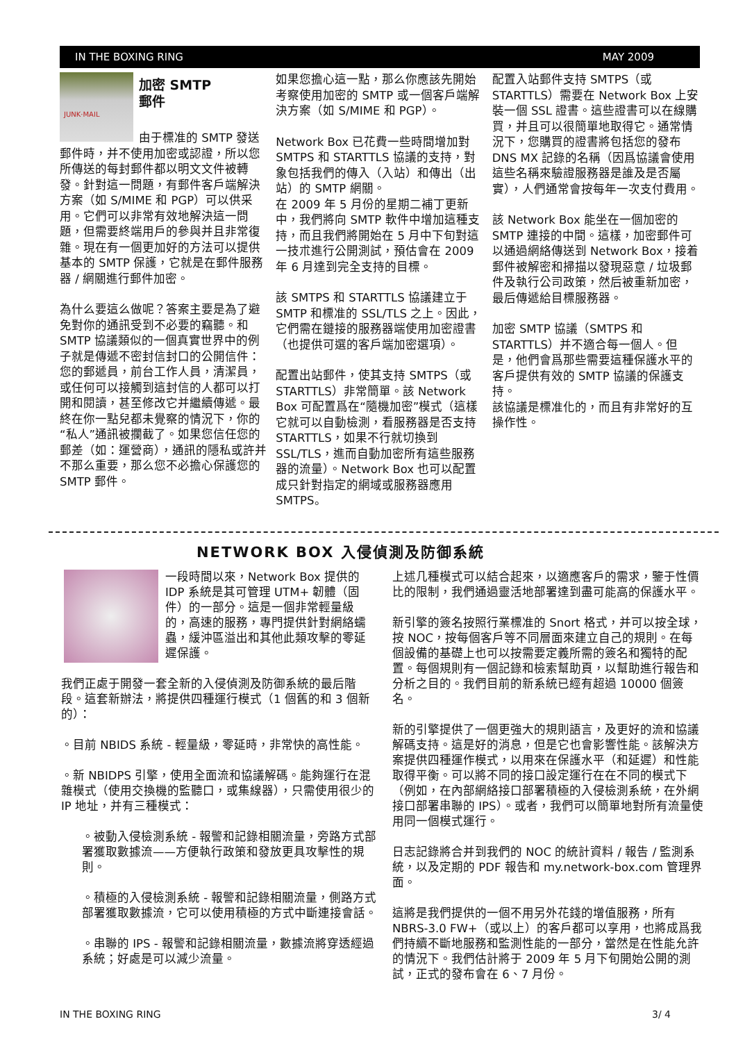IN THE BOXING RING MAY 2009
JUNK·MAIL
加密 SMTP
郵件
由于標准的 SMTP 發送郵件時，并不使用加密或認證，所以您所傳送的每封郵件都以明文文件被轉發。針對這一問題，有郵件客戶端解決方案（如 S/MIME 和 PGP）可以供采用。它們可以非常有效地解決這一問題，但需要終端用戶的參與并且非常復雜。現在有一個更加好的方法可以提供基本的 SMTP 保護，它就是在郵件服務器 / 網關進行郵件加密。
為什么要這么做呢？答案主要是為了避免對你的通訊受到不必要的竊聽。和 SMTP 協議類似的一個真實世界中的例子就是傳遞不密封信封口的公開信件：您的郵遞員，前台工作人員，清潔員，或任何可以接觸到這封信的人都可以打開和閱讀，甚至修改它并繼續傳遞。最終在你一點兒都未覺察的情況下，你的“私人”通訊被攔截了。如果您信任您的郵差（如：運營商），通訊的隱私或許并不那么重要，那么您不必擔心保護您的 SMTP 郵件。
如果您擔心這一點，那么你應該先開始考察使用加密的 SMTP 或一個客戶端解決方案（如 S/MIME 和 PGP）。
Network Box 已花費一些時間增加對 SMTPS 和 STARTTLS 協議的支持，對象包括我們的傳入（入站）和傳出（出站）的 SMTP 網關。
在 2009 年 5 月份的星期二補丁更新中，我們將向 SMTP 軟件中增加這種支持，而且我們將開始在 5 月中下旬對這一技朮進行公開測試，預估會在 2009 年 6 月達到完全支持的目標。
該 SMTPS 和 STARTTLS 協議建立于 SMTP 和標准的 SSL/TLS 之上。因此，它們需在鏈接的服務器端使用加密證書（也提供可選的客戶端加密選項）。
配置出站郵件，使其支持 SMTPS（或 STARTTLS）非常簡單。該 Network Box 可配置爲在“隨機加密”模式（這樣它就可以自動檢測，看服務器是否支持 STARTTLS，如果不行就切換到 SSL/TLS，進而自動加密所有這些服務器的流量）。Network Box 也可以配置成只針對指定的網域或服務器應用 SMTPS。
配置入站郵件支持 SMTPS（或 STARTTLS）需要在 Network Box 上安裝一個 SSL 證書。這些證書可以在線購買，并且可以很簡單地取得它。通常情況下，您購買的證書將包括您的發布 DNS MX 記錄的名稱（因爲協議會使用這些名稱來驗證服務器是誰及是否屬實），人們通常會按每年一次支付費用。
該 Network Box 能坐在一個加密的 SMTP 連接的中間。這樣，加密郵件可以通過網絡傳送到 Network Box，接着郵件被解密和掃描以發現惡意 / 垃圾郵件及執行公司政策，然后被重新加密，最后傳遞給目標服務器。
加密 SMTP 協議（SMTPS 和 STARTTLS）并不適合每一個人。但是，他們會爲那些需要這種保護水平的客戶提供有效的 SMTP 協議的保護支持。
該協議是標准化的，而且有非常好的互操作性。
NETWORK BOX 入侵偵測及防御系統
一段時間以來，Network Box 提供的 IDP 系統是其可管理 UTM+ 韌體（固件）的一部分。這是一個非常輕量級的，高速的服務，專門提供針對網絡蠕蟲，緩沖區溢出和其他此類攻擊的零延遲保護。
我們正處于開發一套全新的入侵偵測及防御系統的最后階段。這套新辦法，將提供四種運行模式（1 個舊的和 3 個新的）：
。目前 NBIDS 系統 - 輕量級，零延時，非常快的高性能。
。新 NBIDPS 引擎，使用全面流和協議解碼。能夠運行在混雜模式（使用交換機的監聽口，或集線器），只需使用很少的 IP 地址，并有三種模式：
。被動入侵檢測系統 - 報警和記錄相關流量，旁路方式部署獲取數據流——方便執行政策和發放更具攻擊性的規則。
。積極的入侵檢測系統 - 報警和記錄相關流量，側路方式部署獲取數據流，它可以使用積極的方式中斷連接會話。
。串聯的 IPS - 報警和記錄相關流量，數據流將穿透經過系統；好處是可以減少流量。
上述几種模式可以結合起來，以適應客戶的需求，鑒于性價比的限制，我們通過靈活地部署達到盡可能高的保護水平。
新引擎的簽名按照行業標准的 Snort 格式，并可以按全球，按 NOC，按每個客戶等不同層面來建立自己的規則。在每個設備的基礎上也可以按需要定義所需的簽名和獨特的配置。每個規則有一個記錄和檢索幫助頁，以幫助進行報告和分析之目的。我們目前的新系統已經有超過 10000 個簽名。
新的引擎提供了一個更強大的規則語言，及更好的流和協議解碼支持。這是好的消息，但是它也會影響性能。該解決方案提供四種運作模式，以用來在保護水平（和延遲）和性能取得平衡。可以將不同的接口設定運行在在不同的模式下（例如，在內部網絡接口部署積極的入侵檢測系統，在外網接口部署串聯的 IPS）。或者，我們可以簡單地對所有流量使用同一個模式運行。
日志記錄將合并到我們的 NOC 的統計資料 / 報告 / 監測系統，以及定期的 PDF 報告和 my.network-box.com 管理界面。
這將是我們提供的一個不用另外花錢的增值服務，所有 NBRS-3.0 FW+（或以上）的客戶都可以享用，也將成爲我們持續不斷地服務和監測性能的一部分，當然是在性能允許的情況下。我們估計將于 2009 年 5 月下旬開始公開的測試，正式的發布會在 6、7 月份。
IN THE BOXING RING 3/ 4